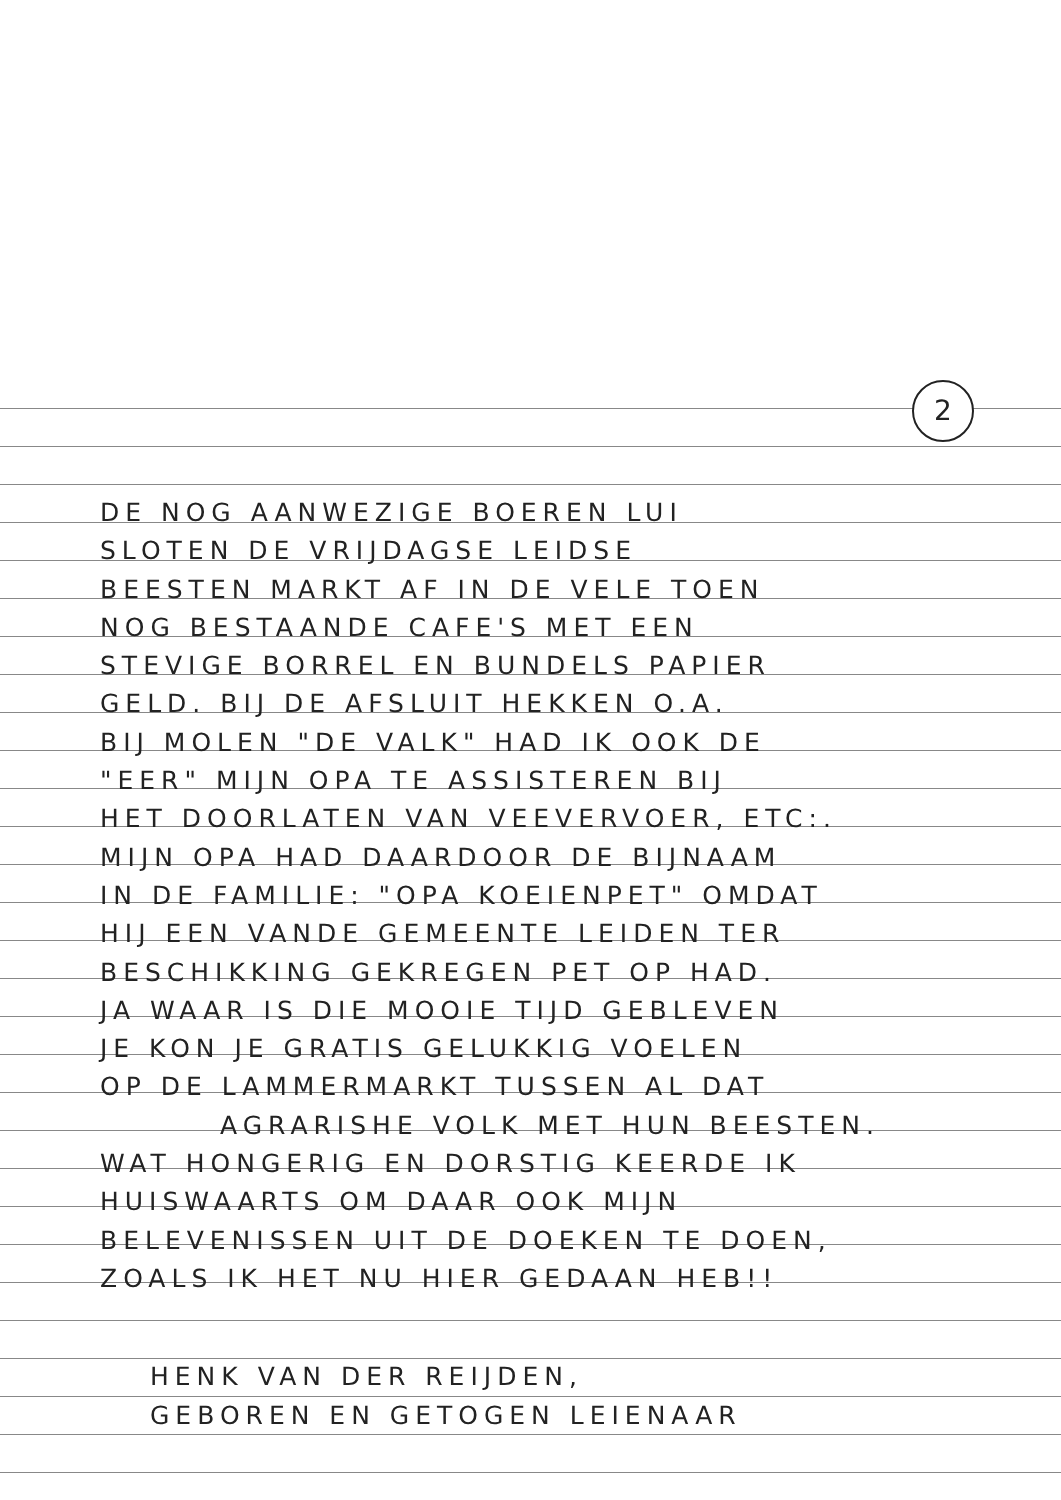2
DE NOG AANWEZIGE BOEREN LUI
SLOTEN DE VRIJDAGSE LEIDSE
BEESTEN MARKT AF IN DE VELE TOEN
NOG BESTAANDE CAFE'S MET EEN
STEVIGE BORREL EN BUNDELS PAPIER
GELD. BIJ DE AFSLUIT HEKKEN O.A.
BIJ MOLEN "DE VALK" HAD IK OOK DE
"EER" MIJN OPA TE ASSISTEREN BIJ
HET DOORLATEN VAN VEEVERVOER, ETC:.
MIJN OPA HAD DAARDOOR DE BIJNAAM
IN DE FAMILIE: "OPA KOEIENPET" OMDAT
HIJ EEN VANDE GEMEENTE LEIDEN TER
BESCHIKKING GEKREGEN PET OP HAD.
JA WAAR IS DIE MOOIE TIJD GEBLEVEN
JE KON JE GRATIS GELUKKIG VOELEN
OP DE LAMMERMARKT TUSSEN AL DAT
AGRARISHE VOLK MET HUN BEESTEN.
WAT HONGERIG EN DORSTIG KEERDE IK
HUISWAARTS OM DAAR OOK MIJN
BELEVENISSEN UIT DE DOEKEN TE DOEN,
ZOALS IK HET NU HIER GEDAAN HEB!!
HENK VAN DER REIJDEN,
GEBOREN EN GETOGEN LEIENAAR